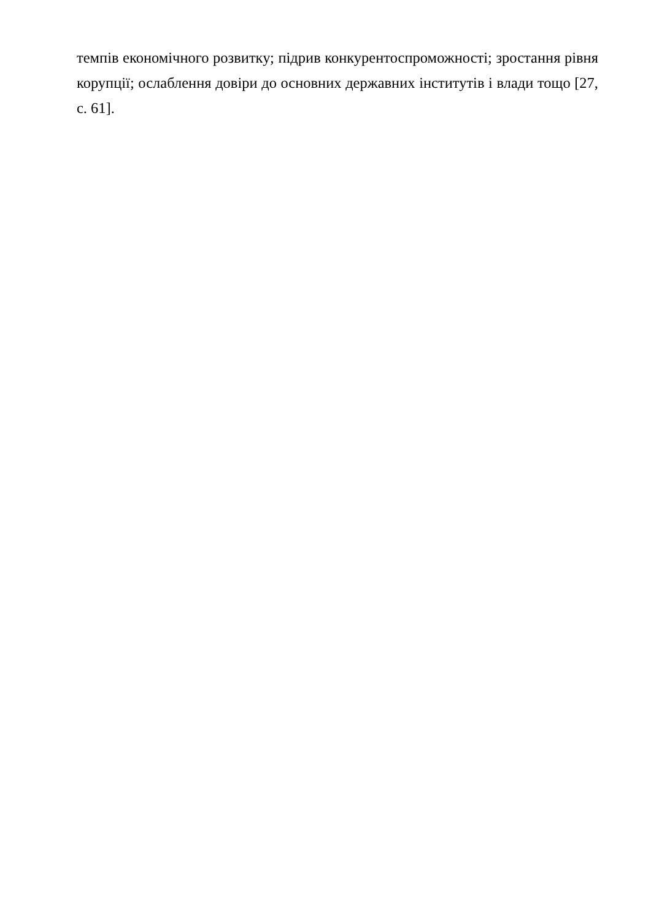темпів економічного розвитку; підрив конкурентоспроможності; зростання рівня корупції; ослаблення довіри до основних державних інститутів і влади тощо [27, с. 61].